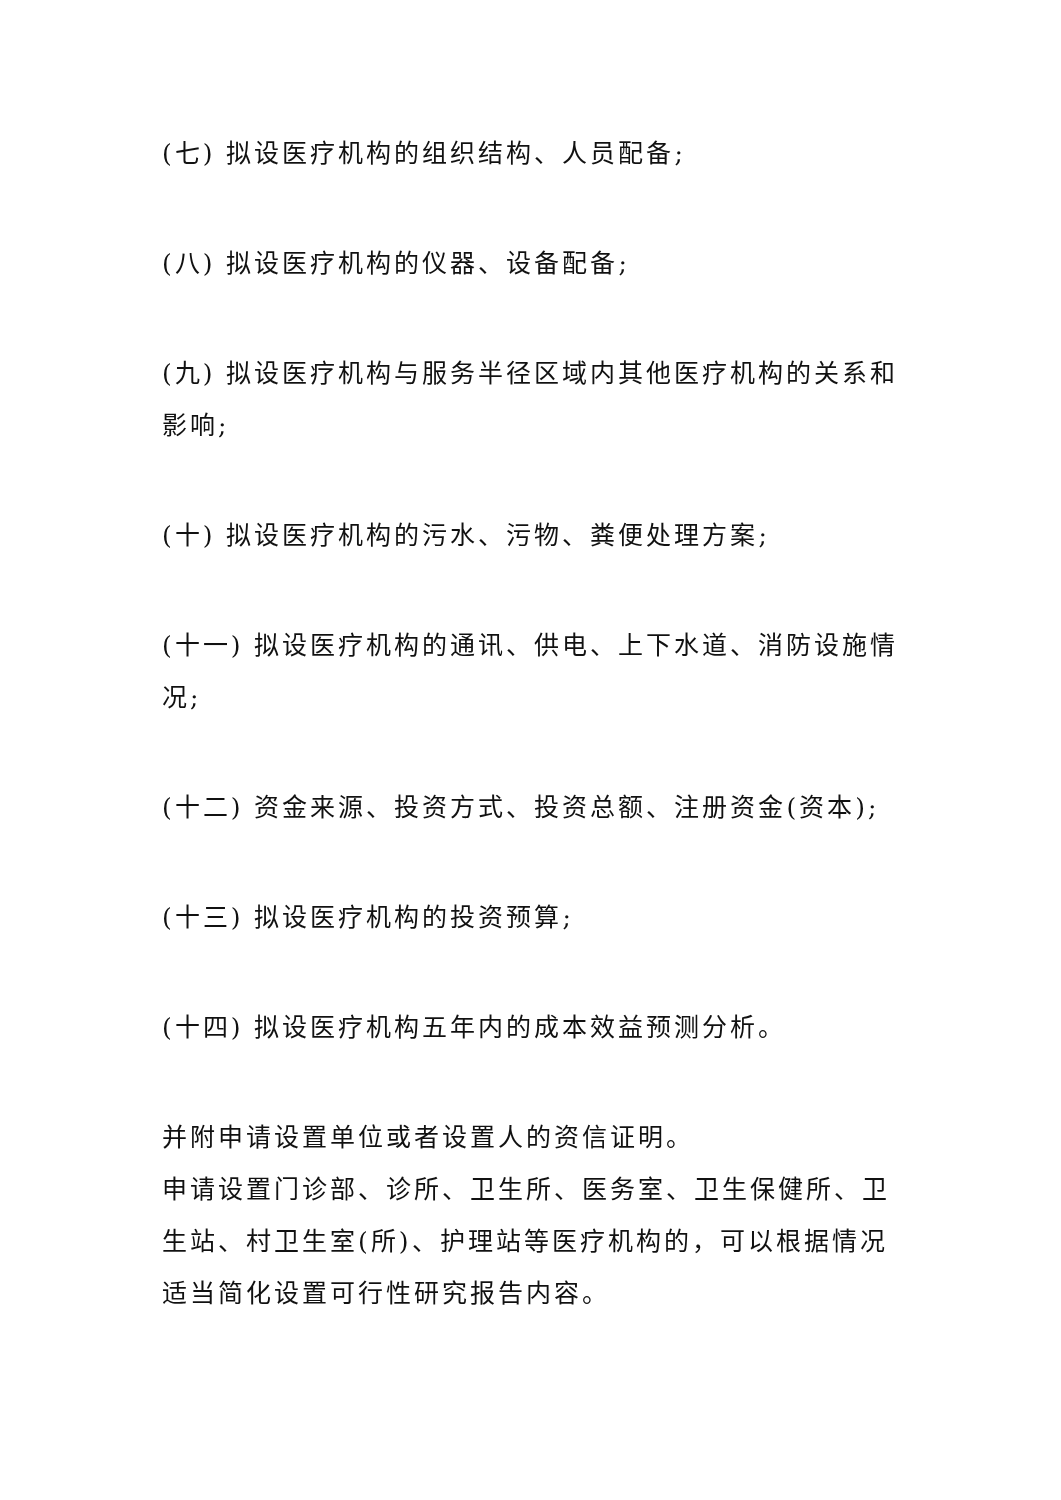(七) 拟设医疗机构的组织结构、人员配备;
(八) 拟设医疗机构的仪器、设备配备;
(九) 拟设医疗机构与服务半径区域内其他医疗机构的关系和影响;
(十) 拟设医疗机构的污水、污物、粪便处理方案;
(十一) 拟设医疗机构的通讯、供电、上下水道、消防设施情况;
(十二) 资金来源、投资方式、投资总额、注册资金(资本);
(十三) 拟设医疗机构的投资预算;
(十四) 拟设医疗机构五年内的成本效益预测分析。
并附申请设置单位或者设置人的资信证明。
申请设置门诊部、诊所、卫生所、医务室、卫生保健所、卫生站、村卫生室(所)、护理站等医疗机构的，可以根据情况适当简化设置可行性研究报告内容。